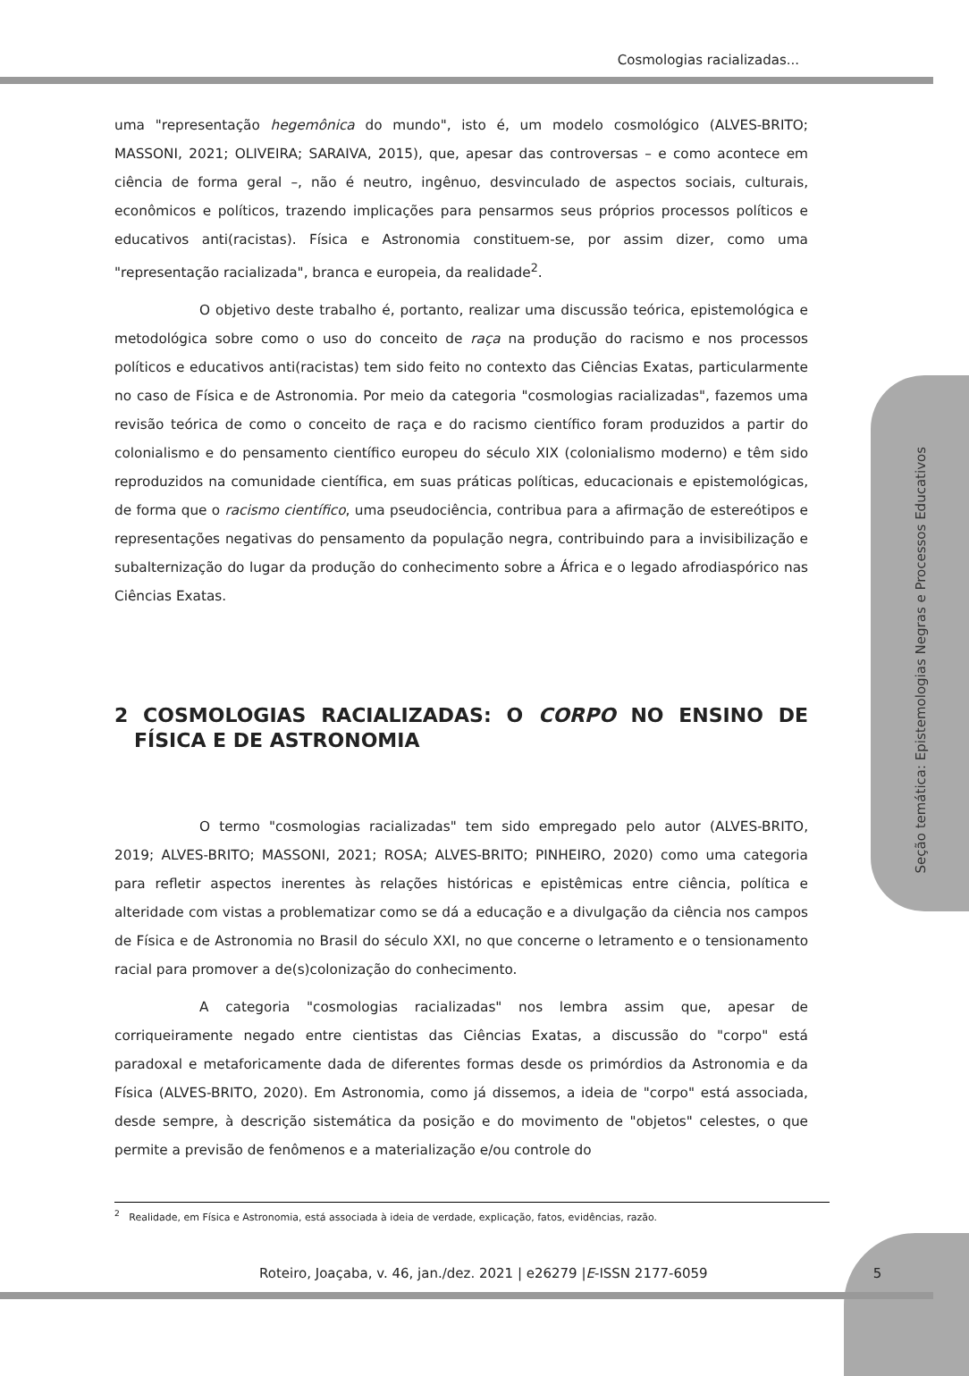Seção temática: Epistemologias Negras e Processos Educativos
Cosmologias racializadas...
uma "representação hegemônica do mundo", isto é, um modelo cosmológico (ALVES-BRITO; MASSONI, 2021; OLIVEIRA; SARAIVA, 2015), que, apesar das controversas – e como acontece em ciência de forma geral –, não é neutro, ingênuo, desvinculado de aspectos sociais, culturais, econômicos e políticos, trazendo implicações para pensarmos seus próprios processos políticos e educativos anti(racistas). Física e Astronomia constituem-se, por assim dizer, como uma "representação racializada", branca e europeia, da realidade<sup>2</sup>.
O objetivo deste trabalho é, portanto, realizar uma discussão teórica, epistemológica e metodológica sobre como o uso do conceito de raça na produção do racismo e nos processos políticos e educativos anti(racistas) tem sido feito no contexto das Ciências Exatas, particularmente no caso de Física e de Astronomia. Por meio da categoria "cosmologias racializadas", fazemos uma revisão teórica de como o conceito de raça e do racismo científico foram produzidos a partir do colonialismo e do pensamento científico europeu do século XIX (colonialismo moderno) e têm sido reproduzidos na comunidade científica, em suas práticas políticas, educacionais e epistemológicas, de forma que o racismo científico, uma pseudociência, contribua para a afirmação de estereótipos e representações negativas do pensamento da população negra, contribuindo para a invisibilização e subalternização do lugar da produção do conhecimento sobre a África e o legado afrodiaspórico nas Ciências Exatas.
2 COSMOLOGIAS RACIALIZADAS: O CORPO NO ENSINO DE FÍSICA E DE ASTRONOMIA
O termo "cosmologias racializadas" tem sido empregado pelo autor (ALVES-BRITO, 2019; ALVES-BRITO; MASSONI, 2021; ROSA; ALVES-BRITO; PINHEIRO, 2020) como uma categoria para refletir aspectos inerentes às relações históricas e epistêmicas entre ciência, política e alteridade com vistas a problematizar como se dá a educação e a divulgação da ciência nos campos de Física e de Astronomia no Brasil do século XXI, no que concerne o letramento e o tensionamento racial para promover a de(s)colonização do conhecimento.
A categoria "cosmologias racializadas" nos lembra assim que, apesar de corriqueiramente negado entre cientistas das Ciências Exatas, a discussão do "corpo" está paradoxal e metaforicamente dada de diferentes formas desde os primórdios da Astronomia e da Física (ALVES-BRITO, 2020). Em Astronomia, como já dissemos, a ideia de "corpo" está associada, desde sempre, à descrição sistemática da posição e do movimento de "objetos" celestes, o que permite a previsão de fenômenos e a materialização e/ou controle do
<sup>2</sup> Realidade, em Física e Astronomia, está associada à ideia de verdade, explicação, fatos, evidências, razão.
Roteiro, Joaçaba, v. 46, jan./dez. 2021 | e26279 |E-ISSN 2177-6059 5